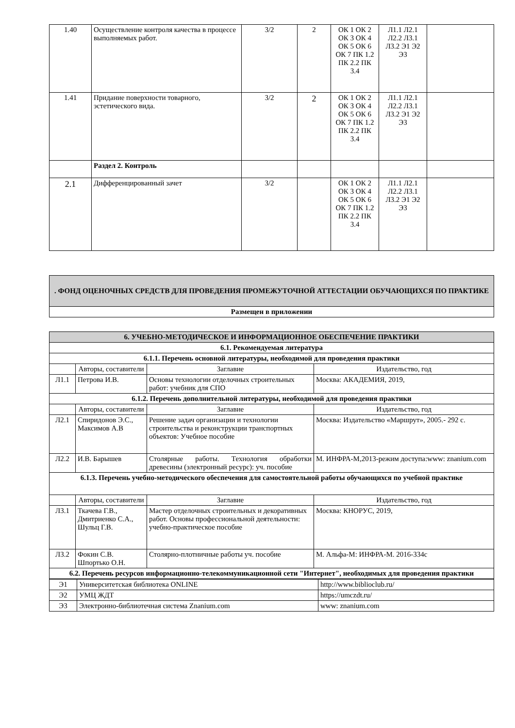| 1.40 | Осуществление контроля качества в процессе выполняемых работ. | 3/2 | 2 | ОК 1 ОК 2 ОК 3 ОК 4 ОК 5 ОК 6 ОК 7 ПК 1.2 ПК 2.2 ПК 3.4 | Л1.1 Л2.1 Л2.2 Л3.1 Л3.2 Э1 Э2 Э3 | |
| 1.41 | Придание поверхности товарного, эстетического вида. | 3/2 | 2 | ОК 1 ОК 2 ОК 3 ОК 4 ОК 5 ОК 6 ОК 7 ПК 1.2 ПК 2.2 ПК 3.4 | Л1.1 Л2.1 Л2.2 Л3.1 Л3.2 Э1 Э2 Э3 | |
| | Раздел 2. Контроль | | | | | |
| 2.1 | Дифференцированный зачет | 3/2 | | ОК 1 ОК 2 ОК 3 ОК 4 ОК 5 ОК 6 ОК 7 ПК 1.2 ПК 2.2 ПК 3.4 | Л1.1 Л2.1 Л2.2 Л3.1 Л3.2 Э1 Э2 Э3 | |
| . ФОНД ОЦЕНОЧНЫХ СРЕДСТВ ДЛЯ ПРОВЕДЕНИЯ ПРОМЕЖУТОЧНОЙ АТТЕСТАЦИИ ОБУЧАЮЩИХСЯ ПО ПРАКТИКЕ |
| Размещен в приложении |
| 6. УЧЕБНО-МЕТОДИЧЕСКОЕ И ИНФОРМАЦИОННОЕ ОБЕСПЕЧЕНИЕ ПРАКТИКИ | | | |
| 6.1. Рекомендуемая литература | | | |
| 6.1.1. Перечень основной литературы, необходимой для проведения практики | | | |
| | Авторы, составители | Заглавие | Издательство, год |
| Л1.1 | Петрова И.В. | Основы технологии отделочных строительных работ: учебник для СПО | Москва: АКАДЕМИЯ, 2019, |
| 6.1.2. Перечень дополнительной литературы, необходимой для проведения практики | | | |
| | Авторы, составители | Заглавие | Издательство, год |
| Л2.1 | Спиридонов Э.С., Максимов А.В | Решение задач организации и технологии строительства и реконструкции транспортных объектов: Учебное пособие | Москва: Издательство «Маршрут», 2005.- 292 с. |
| Л2.2 | И.В. Барышев | Столярные работы. Технология обработки древесины (электронный ресурс): уч. пособие | М. ИНФРА-М,2013-режим доступа:www: znanium.com |
| 6.1.3. Перечень учебно-методического обеспечения для самостоятельной работы обучающихся по учебной практике | | | |
| | Авторы, составители | Заглавие | Издательство, год |
| Л3.1 | Ткачева Г.В., Дмитриенко С.А., Шульц Г.В. | Мастер отделочных строительных и декоративных работ. Основы профессиональной деятельности: учебно-практическое пособие | Москва: КНОРУС, 2019, |
| Л3.2 | Фокин С.В. Шпортько О.Н. | Столярно-плотничные работы уч. пособие | М. Альфа-М: ИНФРА-М. 2016-334с |
| 6.2. Перечень ресурсов информационно-телекоммуникационной сети "Интернет", необходимых для проведения практики | | | |
| Э1 | Университетская библиотека ONLINE | http://www.biblioclub.ru/ |
| Э2 | УМЦ ЖДТ | https://umczdt.ru/ |
| Э3 | Электронно-библиотечная система Znanium.com | www: znanium.com |